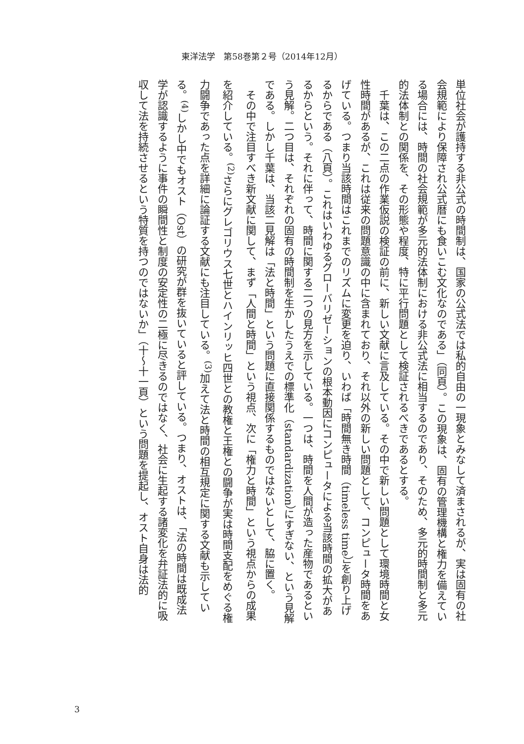東洋法学　第58巻第２号（2014年12月）
単位社会が護持する非公式の時間制は、国家の公式法では私的自由の一現象とみなして済まされるが、実は固有の社会規範により保障され公式暦にも食いこむ文化なのである」（同頁）。この現象は、固有の管理機構と権力を備えている場合には、時間の社会規範が多元的法体制における非公式法に相当するのであり、そのため、多元的時間制と多元的法体制との関係を、その形態や程度、特に平行問題として検証されるべきであるとする。
　千葉は、この二点の作業仮説の検証の前に、新しい文献に言及している。その中で新しい問題として環境時間と女性時間があるが、これは従来の問題意識の中に含まれており、それ以外の新しい問題として、コンピュータ時間をあげている。つまり当該時間はこれまでのリズムに変更を迫り、いわば「時間無き時間（timeless time）」を創り上げるからである（八頁）。これはいわゆるグローバリゼーションの根本動因にコンピュータによる当該時間の拡大があるからという。それに伴って、時間に関する二つの見方を示している。一つは、時間を人間が造った産物であるという見解。二つ目は、それぞれの固有の時間制を生かしたうえでの標準化（standardization）にすぎない、という見解である。しかし千葉は、当該二見解は「法と時間」という問題に直接関係するものではないとして、脇に置く。
　その中で注目すべき新文献に関して、まず「人間と時間」という視点、次に「権力と時間」という視点からの成果を紹介している。<sup>(2)</sup>さらにグレゴリウス七世とハインリッヒ四世との教権と王権との闘争が実は時間支配をめぐる権力闘争であった点を詳細に論証する文献にも注目している。<sup>(3)</sup>加えて法と時間の相互規定に関する文献も示している。<sup>(4)</sup>しかし中でもオスト（Ost）の研究が群を抜いていると評している。つまり、オストは、「法の時間は既成法学が認識するように事件の瞬間性と制度の安定性の二極に尽きるのではなく、社会に生起する諸変化を弁証法的に吸収して法を持続させるという特質を持つのではないか」（十〜十一頁）という問題を提起し、オスト自身は法的
3